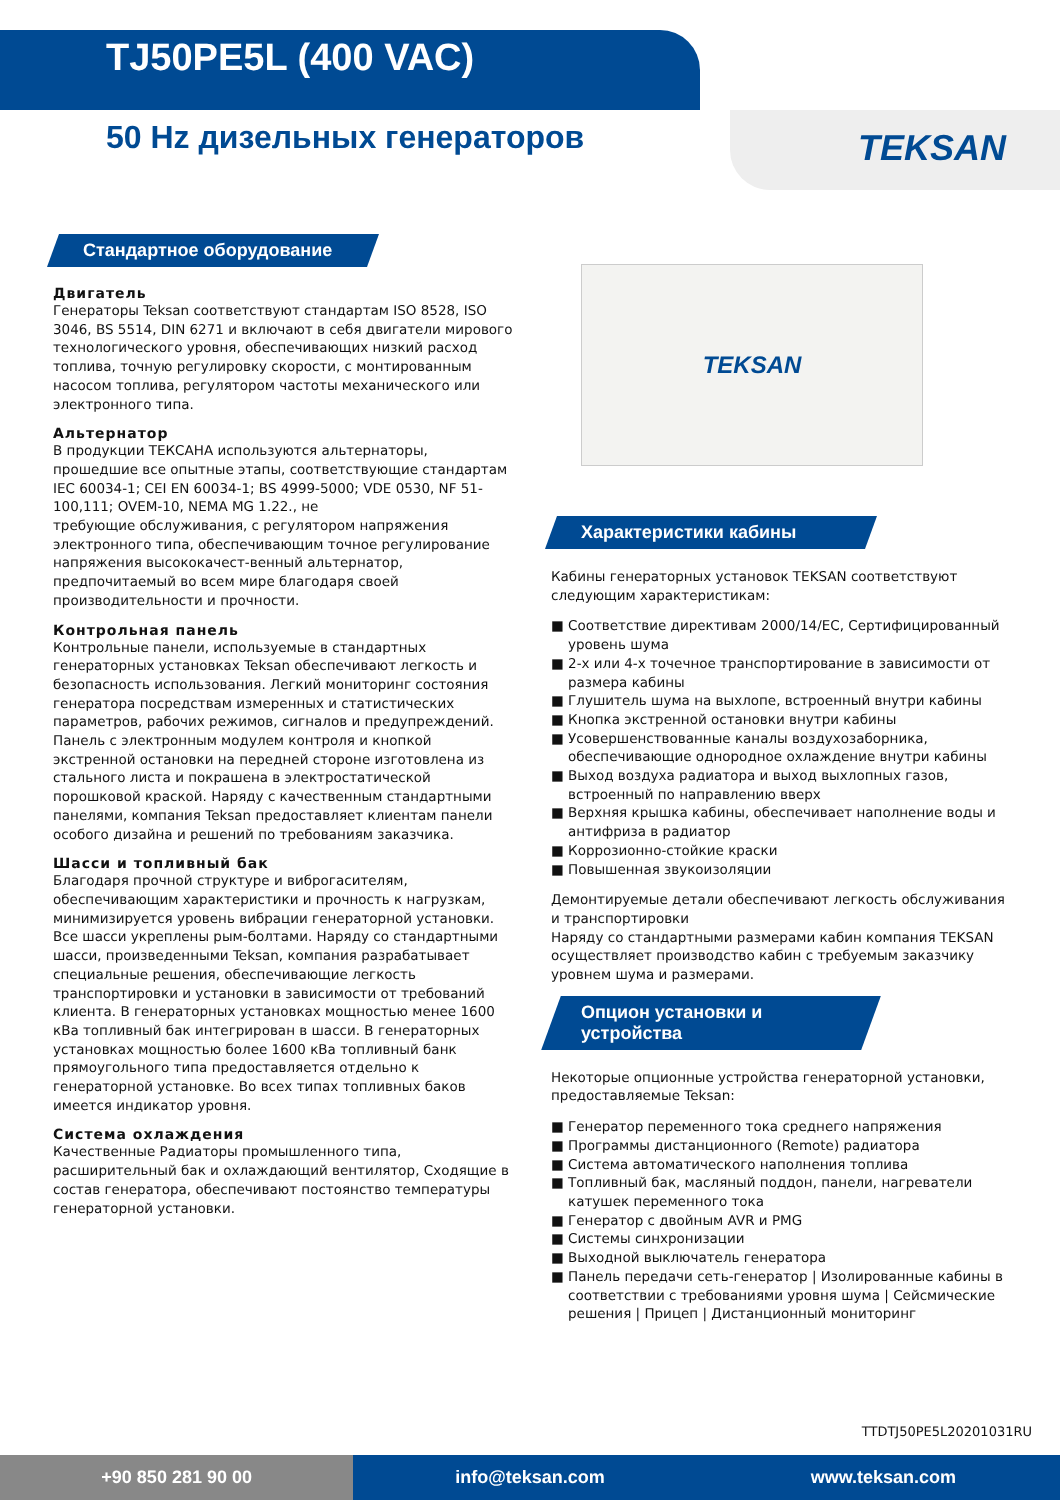TJ50PE5L (400 VAC)
50 Hz дизельных генераторов TEKSAN
Стандартное оборудование
Двигатель
Генераторы Teksan соответствуют стандартам ISO 8528, ISO 3046, BS 5514, DIN 6271 и включают в себя двигатели мирового технологического уровня, обеспечивающих низкий расход топлива, точную регулировку скорости, с монтированным насосом топлива, регулятором частоты механического или электронного типа.
Альтернатор
В продукции ТЕКСАНА используются альтернаторы, прошедшие все опытные этапы, соответствующие стандартам IEC 60034-1; CEI EN 60034-1; BS 4999-5000; VDE 0530, NF 51-100,111; OVEM-10, NEMA MG 1.22., не
требующие обслуживания, с регулятором напряжения электронного типа, обеспечивающим точное регулирование напряжения высококачест-венный альтернатор, предпочитаемый во всем мире благодаря своей производительности и прочности.
Контрольная панель
Контрольные панели, используемые в стандартных генераторных установках Teksan обеспечивают легкость и безопасность использования. Легкий мониторинг состояния генератора посредствам измеренных и статистических параметров, рабочих режимов, сигналов и предупреждений. Панель с электронным модулем контроля и кнопкой экстренной остановки на передней стороне изготовлена из стального листа и покрашена в электростатической порошковой краской. Наряду с качественным стандартными панелями, компания Teksan предоставляет клиентам панели особого дизайна и решений по требованиям заказчика.
Шасси и топливный бак
Благодаря прочной структуре и виброгасителям, обеспечивающим характеристики и прочность к нагрузкам, минимизируется уровень вибрации генераторной установки. Все шасси укреплены рым-болтами. Наряду со стандартными шасси, произведенными Teksan, компания разрабатывает специальные решения, обеспечивающие легкость транспортировки и установки в зависимости от требований клиента. В генераторных установках мощностью менее 1600 кВа топливный бак интегрирован в шасси. В генераторных установках мощностью более 1600 кВа топливный банк прямоугольного типа предоставляется отдельно к генераторной установке. Во всех типах топливных баков имеется индикатор уровня.
Система охлаждения
Качественные Радиаторы промышленного типа, расширительный бак и охлаждающий вентилятор, Сходящие в состав генератора, обеспечивают постоянство температуры генераторной установки.
TEKSAN
Характеристики кабины
Кабины генераторных установок TEKSAN соответствуют следующим характеристикам:
■ Соответствие директивам 2000/14/EC, Сертифицированный уровень шума
■ 2-х или 4-х точечное транспортирование в зависимости от размера кабины
■ Глушитель шума на выхлопе, встроенный внутри кабины
■ Кнопка экстренной остановки внутри кабины
■ Усовершенствованные каналы воздухозаборника, обеспечивающие однородное охлаждение внутри кабины
■ Выход воздуха радиатора и выход выхлопных газов, встроенный по направлению вверх
■ Верхняя крышка кабины, обеспечивает наполнение воды и антифриза в радиатор
■ Коррозионно-стойкие краски
■ Повышенная звукоизоляции
Демонтируемые детали обеспечивают легкость обслуживания и транспортировки
Наряду со стандартными размерами кабин компания TEKSAN осуществляет производство кабин с требуемым заказчику уровнем шума и размерами.
Опцион установки и устройства
Некоторые опционные устройства генераторной установки, предоставляемые Teksan:
■ Генератор переменного тока среднего напряжения
■ Программы дистанционного (Remote) радиатора
■ Система автоматического наполнения топлива
■ Топливный бак, масляный поддон, панели, нагреватели катушек переменного тока
■ Генератор с двойным AVR и PMG
■ Системы синхронизации
■ Выходной выключатель генератора
■ Панель передачи сеть-генератор | Изолированные кабины в соответствии с требованиями уровня шума | Сейсмические решения | Прицеп | Дистанционный мониторинг
TTDTJ50PE5L20201031RU
+90 850 281 90 00
info@teksan.com www.teksan.com